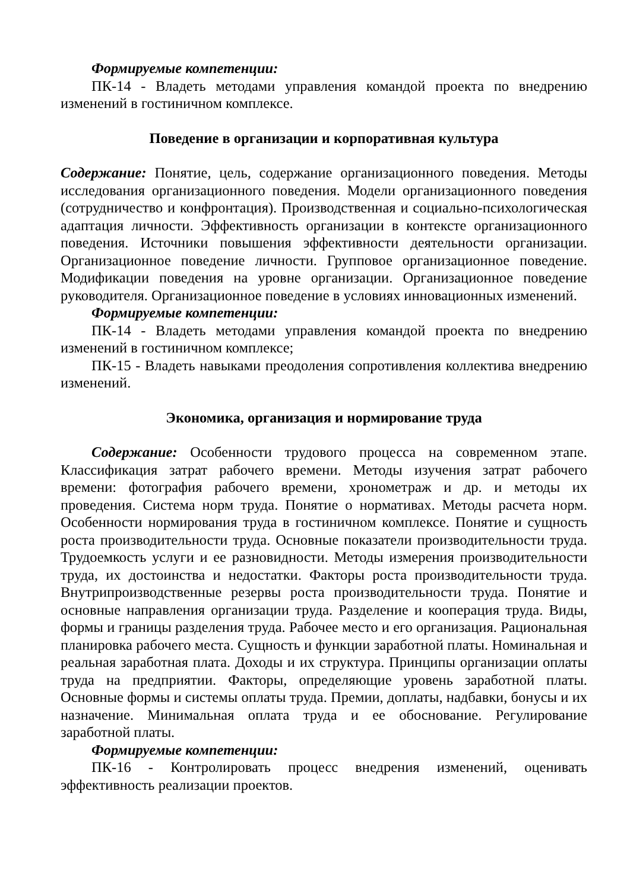Формируемые компетенции:
ПК-14 - Владеть методами управления командой проекта по внедрению изменений в гостиничном комплексе.
Поведение в организации и корпоративная культура
Содержание: Понятие, цель, содержание организационного поведения. Методы исследования организационного поведения. Модели организационного поведения (сотрудничество и конфронтация). Производственная и социально-психологическая адаптация личности. Эффективность организации в контексте организационного поведения. Источники повышения эффективности деятельности организации. Организационное поведение личности. Групповое организационное поведение. Модификации поведения на уровне организации. Организационное поведение руководителя. Организационное поведение в условиях инновационных изменений.
Формируемые компетенции:
ПК-14 - Владеть методами управления командой проекта по внедрению изменений в гостиничном комплексе;
ПК-15 - Владеть навыками преодоления сопротивления коллектива внедрению изменений.
Экономика, организация и нормирование труда
Содержание: Особенности трудового процесса на современном этапе. Классификация затрат рабочего времени. Методы изучения затрат рабочего времени: фотография рабочего времени, хронометраж и др. и методы их проведения. Система норм труда. Понятие о нормативах. Методы расчета норм. Особенности нормирования труда в гостиничном комплексе. Понятие и сущность роста производительности труда. Основные показатели производительности труда. Трудоемкость услуги и ее разновидности. Методы измерения производительности труда, их достоинства и недостатки. Факторы роста производительности труда. Внутрипроизводственные резервы роста производительности труда. Понятие и основные направления организации труда. Разделение и кооперация труда. Виды, формы и границы разделения труда. Рабочее место и его организация. Рациональная планировка рабочего места. Сущность и функции заработной платы. Номинальная и реальная заработная плата. Доходы и их структура. Принципы организации оплаты труда на предприятии. Факторы, определяющие уровень заработной платы. Основные формы и системы оплаты труда. Премии, доплаты, надбавки, бонусы и их назначение. Минимальная оплата труда и ее обоснование. Регулирование заработной платы.
Формируемые компетенции:
ПК-16 - Контролировать процесс внедрения изменений, оценивать эффективность реализации проектов.